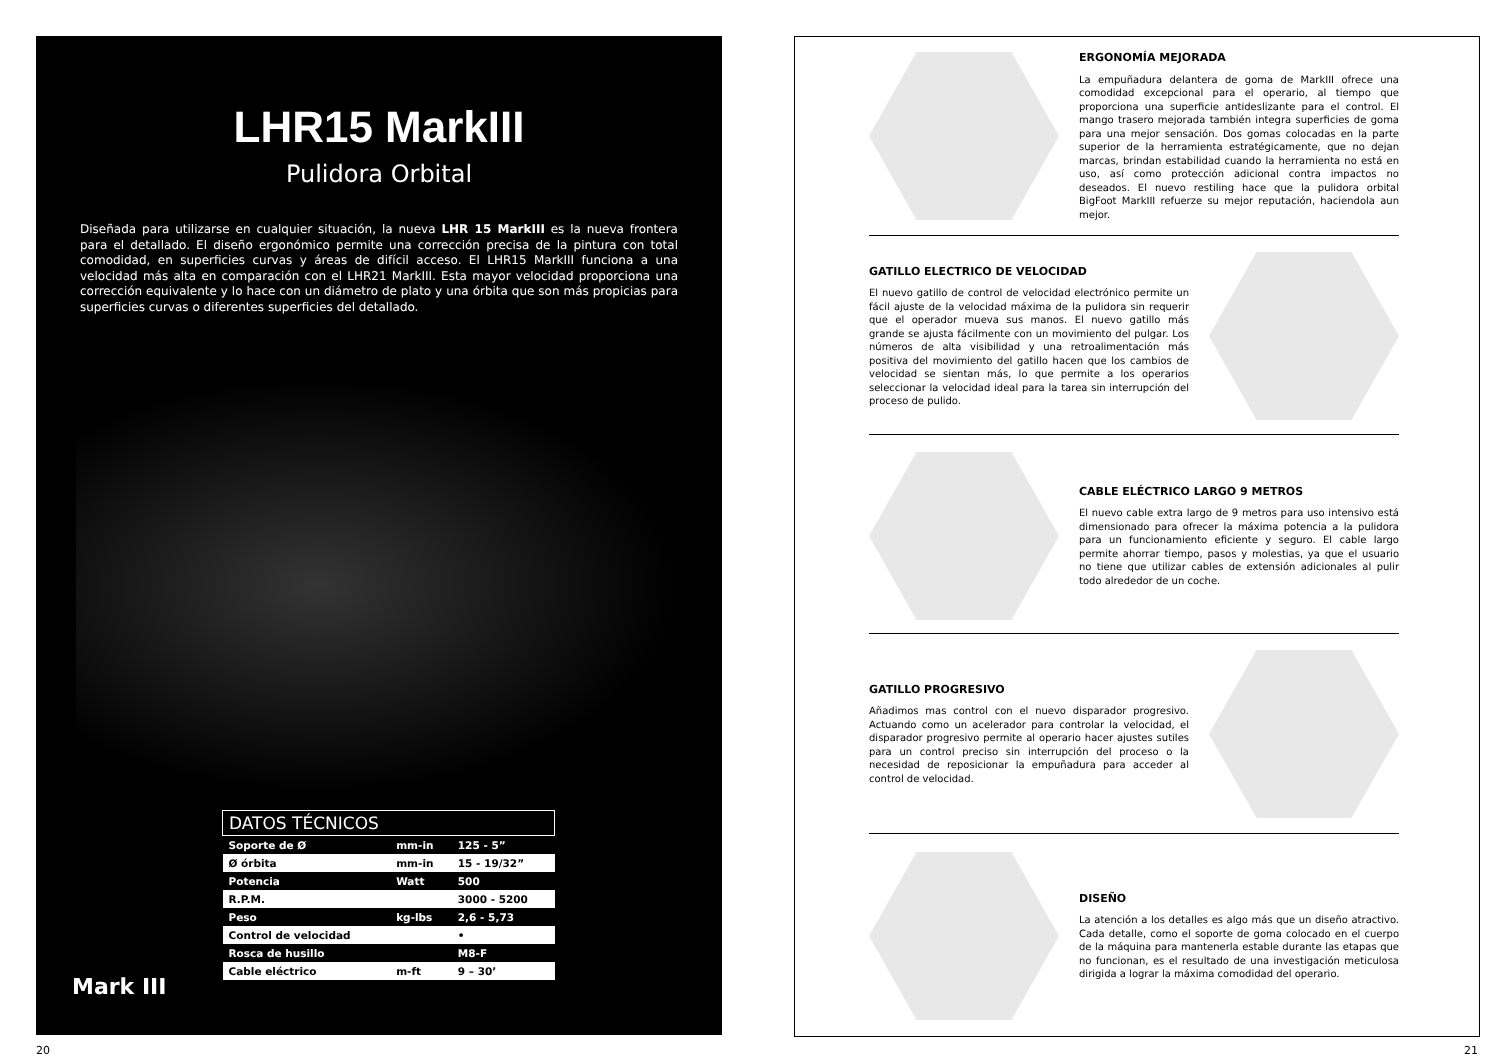LHR15 MarkIII
Pulidora Orbital
Diseñada para utilizarse en cualquier situación, la nueva LHR 15 MarkIII es la nueva frontera para el detallado. El diseño ergonómico permite una corrección precisa de la pintura con total comodidad, en superficies curvas y áreas de difícil acceso. El LHR15 MarkIII funciona a una velocidad más alta en comparación con el LHR21 MarkIII. Esta mayor velocidad proporciona una corrección equivalente y lo hace con un diámetro de plato y una órbita que son más propicias para superficies curvas o diferentes superficies del detallado.
| DATOS TÉCNICOS | | |
| --- | --- | --- |
| Soporte de Ø | mm-in | 125 - 5” |
| Ø órbita | mm-in | 15 - 19/32” |
| Potencia | Watt | 500 |
| R.P.M. | | 3000 - 5200 |
| Peso | kg-lbs | 2,6 - 5,73 |
| Control de velocidad | | • |
| Rosca de husillo | | M8-F |
| Cable eléctrico | m-ft | 9 – 30’ |
Mark III
ERGONOMÍA MEJORADA
La empuñadura delantera de goma de MarkIII ofrece una comodidad excepcional para el operario, al tiempo que proporciona una superficie antideslizante para el control. El mango trasero mejorada también integra superficies de goma para una mejor sensación. Dos gomas colocadas en la parte superior de la herramienta estratégicamente, que no dejan marcas, brindan estabilidad cuando la herramienta no está en uso, así como protección adicional contra impactos no deseados. El nuevo restiling hace que la pulidora orbital BigFoot MarkIII refuerze su mejor reputación, haciendola aun mejor.
GATILLO ELECTRICO DE VELOCIDAD
El nuevo gatillo de control de velocidad electrónico permite un fácil ajuste de la velocidad máxima de la pulidora sin requerir que el operador mueva sus manos. El nuevo gatillo más grande se ajusta fácilmente con un movimiento del pulgar. Los números de alta visibilidad y una retroalimentación más positiva del movimiento del gatillo hacen que los cambios de velocidad se sientan más, lo que permite a los operarios seleccionar la velocidad ideal para la tarea sin interrupción del proceso de pulido.
CABLE ELÉCTRICO LARGO 9 METROS
El nuevo cable extra largo de 9 metros para uso intensivo está dimensionado para ofrecer la máxima potencia a la pulidora para un funcionamiento eficiente y seguro. El cable largo permite ahorrar tiempo, pasos y molestias, ya que el usuario no tiene que utilizar cables de extensión adicionales al pulir todo alrededor de un coche.
GATILLO PROGRESIVO
Añadimos mas control con el nuevo disparador progresivo. Actuando como un acelerador para controlar la velocidad, el disparador progresivo permite al operario hacer ajustes sutiles para un control preciso sin interrupción del proceso o la necesidad de reposicionar la empuñadura para acceder al control de velocidad.
DISEÑO
La atención a los detalles es algo más que un diseño atractivo. Cada detalle, como el soporte de goma colocado en el cuerpo de la máquina para mantenerla estable durante las etapas que no funcionan, es el resultado de una investigación meticulosa dirigida a lograr la máxima comodidad del operario.
20 21